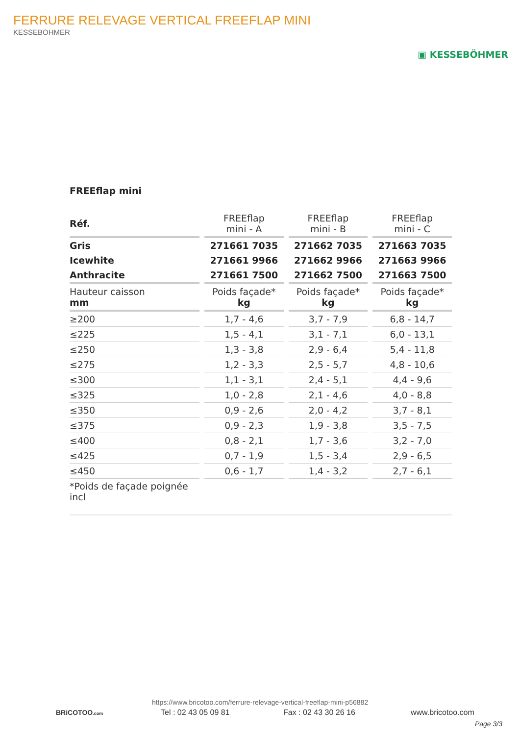FERRURE RELEVAGE VERTICAL FREEFLAP MINI
KESSEBOHMER
▣ KESSEBÖHMER
FREEflap mini
| Réf. | FREEflap mini - A | FREEflap mini - B | FREEflap mini - C |
| --- | --- | --- | --- |
| Gris | 271661 7035 | 271662 7035 | 271663 7035 |
| Icewhite | 271661 9966 | 271662 9966 | 271663 9966 |
| Anthracite | 271661 7500 | 271662 7500 | 271663 7500 |
| Hauteur caisson mm | Poids façade* kg | Poids façade* kg | Poids façade* kg |
| ≥200 | 1,7 - 4,6 | 3,7 - 7,9 | 6,8 - 14,7 |
| ≤225 | 1,5 - 4,1 | 3,1 - 7,1 | 6,0 - 13,1 |
| ≤250 | 1,3 - 3,8 | 2,9 - 6,4 | 5,4 - 11,8 |
| ≤275 | 1,2 - 3,3 | 2,5 - 5,7 | 4,8 - 10,6 |
| ≤300 | 1,1 - 3,1 | 2,4 - 5,1 | 4,4 - 9,6 |
| ≤325 | 1,0 - 2,8 | 2,1 - 4,6 | 4,0 - 8,8 |
| ≤350 | 0,9 - 2,6 | 2,0 - 4,2 | 3,7 - 8,1 |
| ≤375 | 0,9 - 2,3 | 1,9 - 3,8 | 3,5 - 7,5 |
| ≤400 | 0,8 - 2,1 | 1,7 - 3,6 | 3,2 - 7,0 |
| ≤425 | 0,7 - 1,9 | 1,5 - 3,4 | 2,9 - 6,5 |
| ≤450 | 0,6 - 1,7 | 1,4 - 3,2 | 2,7 - 6,1 |
| *Poids de façade poignée incl | | | |
https://www.bricotoo.com/ferrure-relevage-vertical-freeflap-mini-p56882
BRiCOTOO.com Tel : 02 43 05 09 81 Fax : 02 43 30 26 16 www.bricotoo.com
Page 3/3